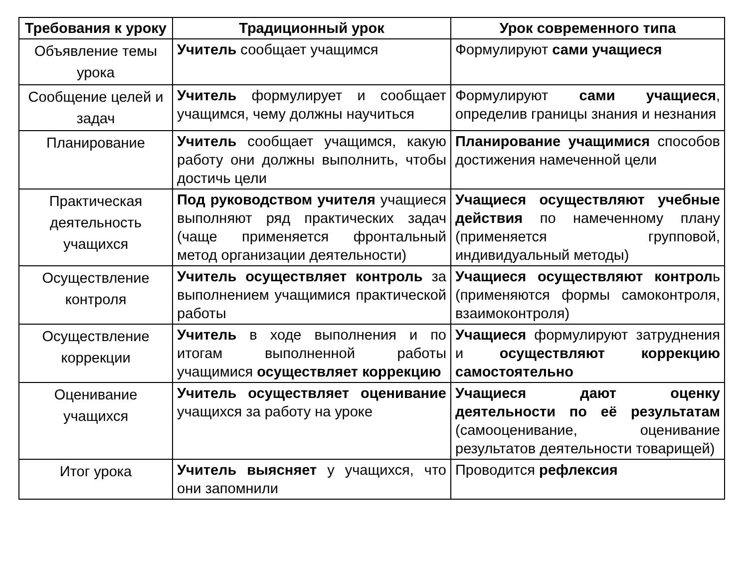| Требования к уроку | Традиционный урок | Урок современного типа |
| --- | --- | --- |
| Объявление темы урока | Учитель сообщает учащимся | Формулируют сами учащиеся |
| Сообщение целей и задач | Учитель формулирует и сообщает учащимся, чему должны научиться | Формулируют сами учащиеся , определив границы знания и незнания |
| Планирование | Учитель сообщает учащимся, какую работу они должны выполнить, чтобы достичь цели | Планирование учащимися способов достижения намеченной цели |
| Практическая деятельность учащихся | Под руководством учителя учащиеся выполняют ряд практических задач (чаще применяется фронтальный метод организации деятельности) | Учащиеся осуществляют учебные действия по намеченному плану (применяется групповой, индивидуальный методы) |
| Осуществление контроля | Учитель осуществляет контроль за выполнением учащимися практической работы | Учащиеся осуществляют контрол ь (применяются формы самоконтроля, взаимоконтроля) |
| Осуществление коррекции | Учитель в ходе выполнения и по итогам выполненной работы учащимися осуществляет коррекцию | Учащиеся формулируют затруднения и осуществляют коррекцию самостоятельно |
| Оценивание учащихся | Учитель осуществляет оценивание учащихся за работу на уроке | Учащиеся дают оценку деятельности по её результатам (самооценивание, оценивание результатов деятельности товарищей) |
| Итог урока | Учитель выясняет у учащихся, что они запомнили | Проводится рефлексия |